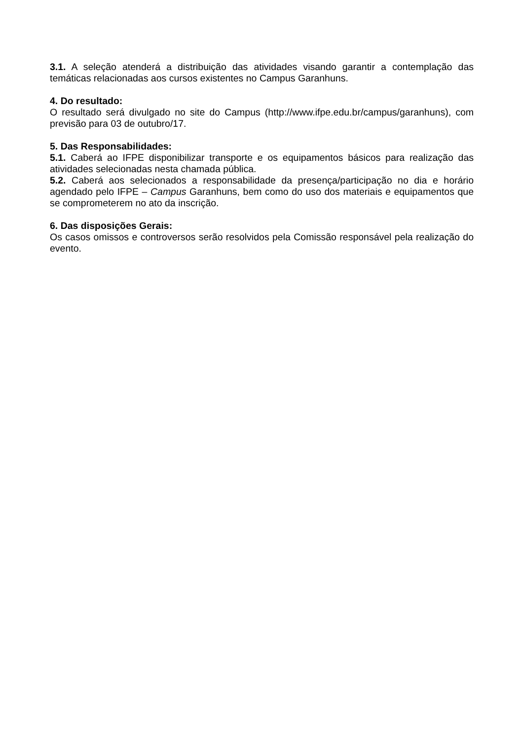3.1. A seleção atenderá a distribuição das atividades visando garantir a contemplação das temáticas relacionadas aos cursos existentes no Campus Garanhuns.
4. Do resultado:
O resultado será divulgado no site do Campus (http://www.ifpe.edu.br/campus/garanhuns), com previsão para 03 de outubro/17.
5. Das Responsabilidades:
5.1. Caberá ao IFPE disponibilizar transporte e os equipamentos básicos para realização das atividades selecionadas nesta chamada pública.
5.2. Caberá aos selecionados a responsabilidade da presença/participação no dia e horário agendado pelo IFPE – Campus Garanhuns, bem como do uso dos materiais e equipamentos que se comprometerem no ato da inscrição.
6. Das disposições Gerais:
Os casos omissos e controversos serão resolvidos pela Comissão responsável pela realização do evento.